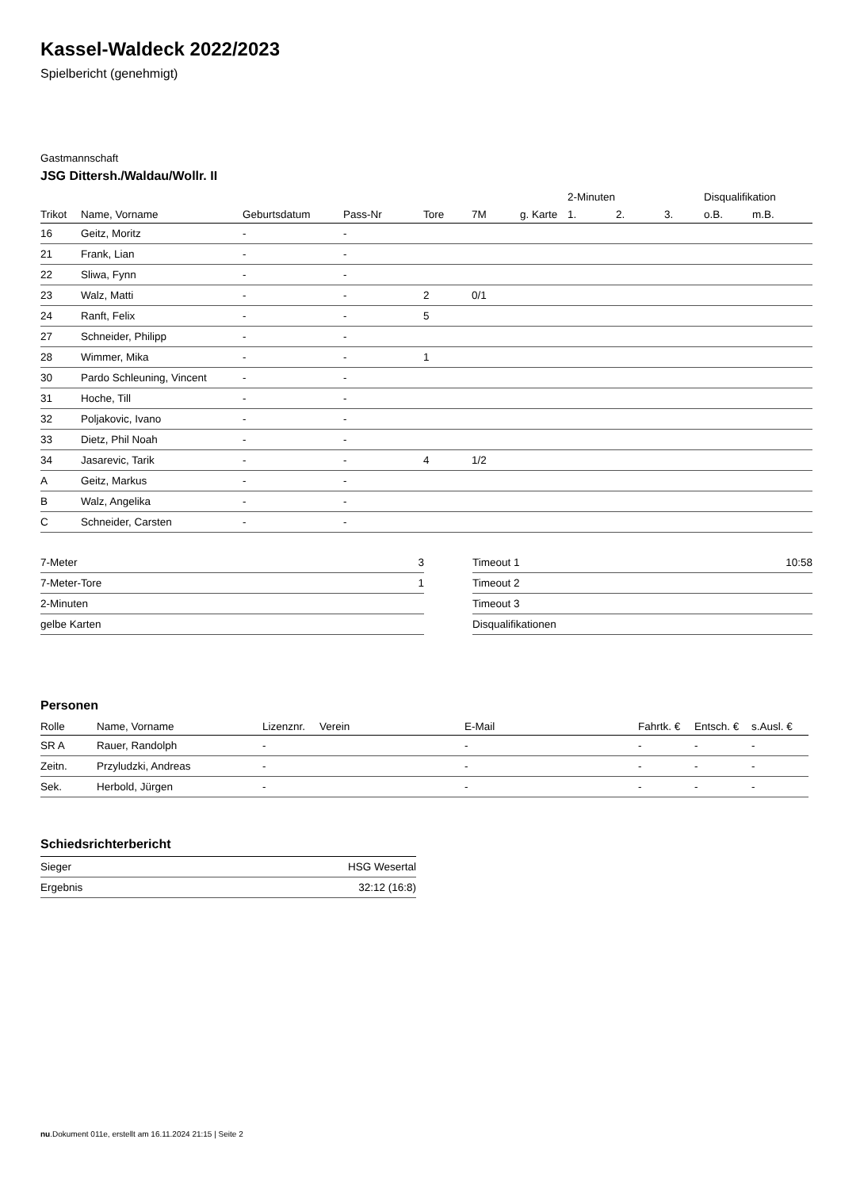Kassel-Waldeck 2022/2023
Spielbericht (genehmigt)
Gastmannschaft
JSG Dittersh./Waldau/Wollr. II
| | | | | | | | 2-Minuten | | | Disqualifikation | |
| --- | --- | --- | --- | --- | --- | --- | --- | --- | --- | --- | --- |
| Trikot | Name, Vorname | Geburtsdatum | Pass-Nr | Tore | 7M | g. Karte | 1. | 2. | 3. | o.B. | m.B. |
| 16 | Geitz, Moritz | - | - | | | | | | | | |
| 21 | Frank, Lian | - | - | | | | | | | | |
| 22 | Sliwa, Fynn | - | - | | | | | | | | |
| 23 | Walz, Matti | - | - | 2 | 0/1 | | | | | | |
| 24 | Ranft, Felix | - | - | 5 | | | | | | | |
| 27 | Schneider, Philipp | - | - | | | | | | | | |
| 28 | Wimmer, Mika | - | - | 1 | | | | | | | |
| 30 | Pardo Schleuning, Vincent | - | - | | | | | | | | |
| 31 | Hoche, Till | - | - | | | | | | | | |
| 32 | Poljakovic, Ivano | - | - | | | | | | | | |
| 33 | Dietz, Phil Noah | - | - | | | | | | | | |
| 34 | Jasarevic, Tarik | - | - | 4 | 1/2 | | | | | | |
| A | Geitz, Markus | - | - | | | | | | | | |
| B | Walz, Angelika | - | - | | | | | | | | |
| C | Schneider, Carsten | - | - | | | | | | | | |
| 7-Meter | 3 |
| 7-Meter-Tore | 1 |
| 2-Minuten | |
| gelbe Karten | |
| Timeout 1 | 10:58 |
| Timeout 2 | |
| Timeout 3 | |
| Disqualifikationen | |
Personen
| Rolle | Name, Vorname | Lizenznr. | Verein | E-Mail | Fahrtk. € | Entsch. € | s.Ausl. € |
| --- | --- | --- | --- | --- | --- | --- | --- |
| SR A | Rauer, Randolph | - | | - | - | - | - |
| Zeitn. | Przyludzki, Andreas | - | | - | - | - | - |
| Sek. | Herbold, Jürgen | - | | - | - | - | - |
Schiedsrichterbericht
| Sieger | HSG Wesertal |
| Ergebnis | 32:12 (16:8) |
nu.Dokument 011e, erstellt am 16.11.2024 21:15 | Seite 2